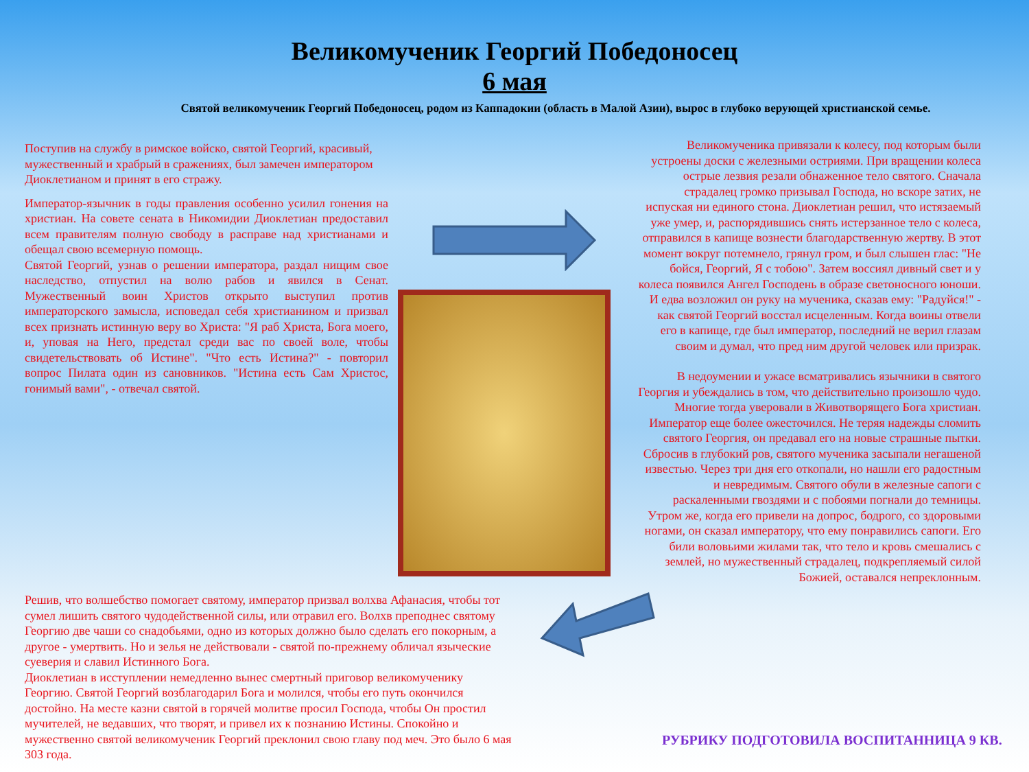Великомученик Георгий Победоносец
6 мая
Святой великомученик Георгий Победоносец, родом из Каппадокии (область в Малой Азии), вырос в глубоко верующей христианской семье.
Поступив на службу в римское войско, святой Георгий, красивый, мужественный и храбрый в сражениях, был замечен императором Диоклетианом и принят в его стражу.
Император-язычник в годы правления особенно усилил гонения на христиан. На совете сената в Никомидии Диоклетиан предоставил всем правителям полную свободу в расправе над христианами и обещал свою всемерную помощь.
Святой Георгий, узнав о решении императора, раздал нищим свое наследство, отпустил на волю рабов и явился в Сенат. Мужественный воин Христов открыто выступил против императорского замысла, исповедал себя христианином и призвал всех признать истинную веру во Христа: "Я раб Христа, Бога моего, и, уповая на Него, предстал среди вас по своей воле, чтобы свидетельствовать об Истине". "Что есть Истина?" - повторил вопрос Пилата один из сановников. "Истина есть Сам Христос, гонимый вами", - отвечал святой.
Великомученика привязали к колесу, под которым были устроены доски с железными остриями. При вращении колеса острые лезвия резали обнаженное тело святого. Сначала страдалец громко призывал Господа, но вскоре затих, не испуская ни единого стона. Диоклетиан решил, что истязаемый уже умер, и, распорядившись снять истерзанное тело с колеса, отправился в капище вознести благодарственную жертву. В этот момент вокруг потемнело, грянул гром, и был слышен глас: "Не бойся, Георгий, Я с тобою". Затем воссиял дивный свет и у колеса появился Ангел Господень в образе светоносного юноши. И едва возложил он руку на мученика, сказав ему: "Радуйся!" - как святой Георгий восстал исцеленным. Когда воины отвели его в капище, где был император, последний не верил глазам своим и думал, что пред ним другой человек или призрак.
В недоумении и ужасе всматривались язычники в святого Георгия и убеждались в том, что действительно произошло чудо. Многие тогда уверовали в Животворящего Бога христиан.
Император еще более ожесточился. Не теряя надежды сломить святого Георгия, он предавал его на новые страшные пытки. Сбросив в глубокий ров, святого мученика засыпали негашеной известью. Через три дня его откопали, но нашли его радостным и невредимым. Святого обули в железные сапоги с раскаленными гвоздями и с побоями погнали до темницы. Утром же, когда его привели на допрос, бодрого, со здоровыми ногами, он сказал императору, что ему понравились сапоги. Его били воловьими жилами так, что тело и кровь смешались с землей, но мужественный страдалец, подкрепляемый силой Божией, оставался непреклонным.
Решив, что волшебство помогает святому, император призвал волхва Афанасия, чтобы тот сумел лишить святого чудодейственной силы, или отравил его. Волхв преподнес святому Георгию две чаши со снадобьями, одно из которых должно было сделать его покорным, а другое - умертвить. Но и зелья не действовали - святой по-прежнему обличал языческие суеверия и славил Истинного Бога.
Диоклетиан в исступлении немедленно вынес смертный приговор великомученику Георгию. Святой Георгий возблагодарил Бога и молился, чтобы его путь окончился достойно. На месте казни святой в горячей молитве просил Господа, чтобы Он простил мучителей, не ведавших, что творят, и привел их к познанию Истины. Спокойно и мужественно святой великомученик Георгий преклонил свою главу под меч. Это было 6 мая 303 года.
РУБРИКУ ПОДГОТОВИЛА ВОСПИТАННИЦА 9 КВ.